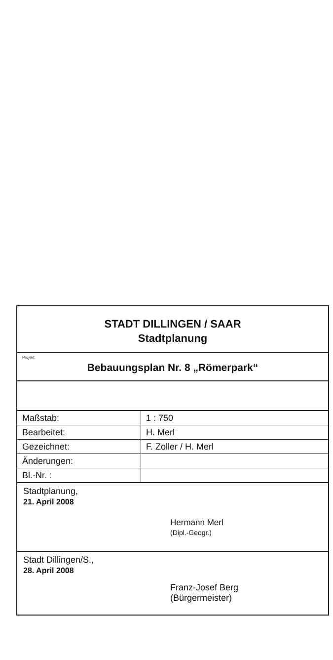STADT DILLINGEN / SAAR
Stadtplanung
Projekt
Bebauungsplan Nr. 8 „Römerpark“
| Maßstab: | 1 : 750 |
| Bearbeitet: | H. Merl |
| Gezeichnet: | F. Zoller / H. Merl |
| Änderungen: | |
| Bl.-Nr. : | |
Stadtplanung,
21. April 2008
Hermann Merl
(Dipl.-Geogr.)
Stadt Dillingen/S.,
28. April 2008
Franz-Josef Berg
(Bürgermeister)